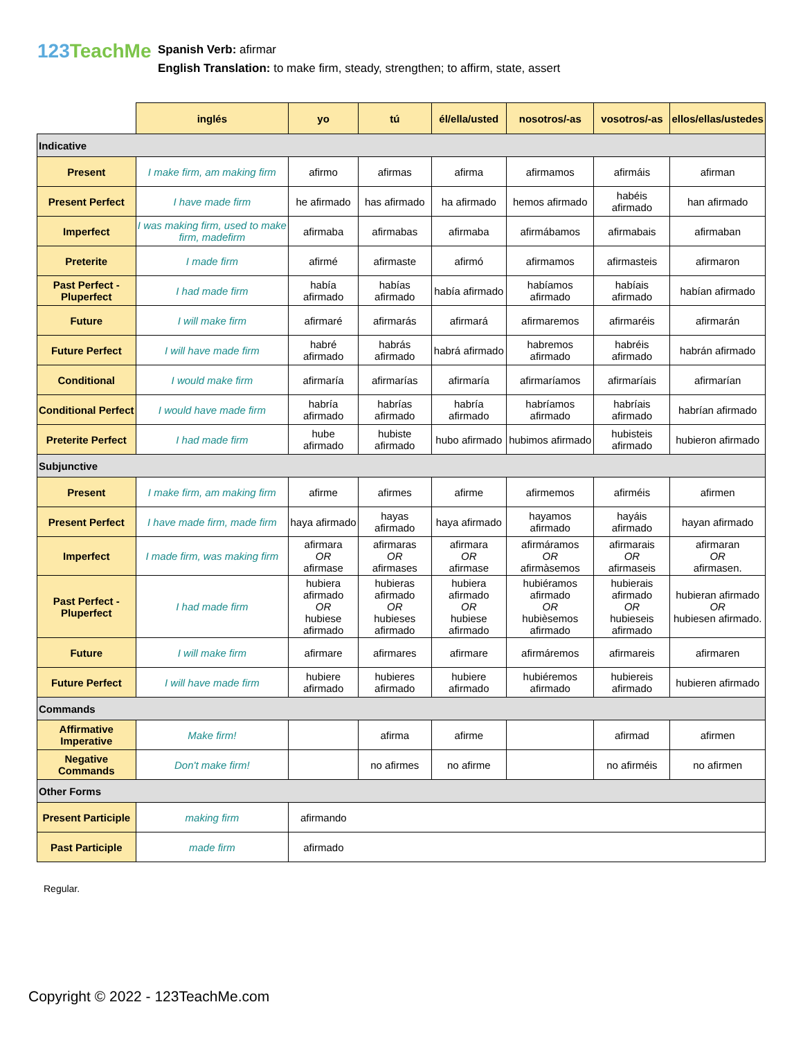123TeachMe
Spanish Verb: afirmar
English Translation: to make firm, steady, strengthen; to affirm, state, assert
| | inglés | yo | tú | él/ella/usted | nosotros/-as | vosotros/-as | ellos/ellas/ustedes |
| --- | --- | --- | --- | --- | --- | --- | --- |
| Indicative | | | | | | | |
| Present | I make firm, am making firm | afirmo | afirmas | afirma | afirmamos | afirmáis | afirman |
| Present Perfect | I have made firm | he afirmado | has afirmado | ha afirmado | hemos afirmado | habéis afirmado | han afirmado |
| Imperfect | I was making firm, used to make firm, madefirm | afirmaba | afirmabas | afirmaba | afirmábamos | afirmabais | afirmaban |
| Preterite | I made firm | afirmé | afirmaste | afirmó | afirmamos | afirmasteis | afirmaron |
| Past Perfect - Pluperfect | I had made firm | había afirmado | habías afirmado | había afirmado | habíamos afirmado | habíais afirmado | habían afirmado |
| Future | I will make firm | afirmaré | afirmarás | afirmará | afirmaremos | afirmaréis | afirmarán |
| Future Perfect | I will have made firm | habré afirmado | habrás afirmado | habrá afirmado | habremos afirmado | habréis afirmado | habrán afirmado |
| Conditional | I would make firm | afirmaría | afirmarías | afirmaría | afirmaríamos | afirmaríais | afirmarían |
| Conditional Perfect | I would have made firm | habría afirmado | habrías afirmado | habría afirmado | habríamos afirmado | habríais afirmado | habrían afirmado |
| Preterite Perfect | I had made firm | hube afirmado | hubiste afirmado | hubo afirmado | hubimos afirmado | hubisteis afirmado | hubieron afirmado |
| Subjunctive | | | | | | | |
| Present | I make firm, am making firm | afirme | afirmes | afirme | afirmemos | afirméis | afirmen |
| Present Perfect | I have made firm, made firm | haya afirmado | hayas afirmado | haya afirmado | hayamos afirmado | hayáis afirmado | hayan afirmado |
| Imperfect | I made firm, was making firm | afirmara OR afirmase | afirmaras OR afirmases | afirmara OR afirmase | afirmáramos OR afirmàsemos | afirmarais OR afirmaseis | afirmaran OR afirmasen. |
| Past Perfect - Pluperfect | I had made firm | hubiera afirmado OR hubiese afirmado | hubieras afirmado OR hubieses afirmado | hubiera afirmado OR hubiese afirmado | hubiéramos afirmado OR hubièsemos afirmado | hubierais afirmado OR hubieseis afirmado | hubieran afirmado OR hubiesen afirmado. |
| Future | I will make firm | afirmare | afirmares | afirmare | afirmáremos | afirmareis | afirmaren |
| Future Perfect | I will have made firm | hubiere afirmado | hubieres afirmado | hubiere afirmado | hubiéremos afirmado | hubiereis afirmado | hubieren afirmado |
| Commands | | | | | | | |
| Affirmative Imperative | Make firm! | | afirma | afirme | | afirmad | afirmen |
| Negative Commands | Don't make firm! | | no afirmes | no afirme | | no afirméis | no afirmen |
| Other Forms | | | | | | | |
| Present Participle | making firm | afirmando | | | | | |
| Past Participle | made firm | afirmado | | | | | |
Regular.
Copyright © 2022 - 123TeachMe.com